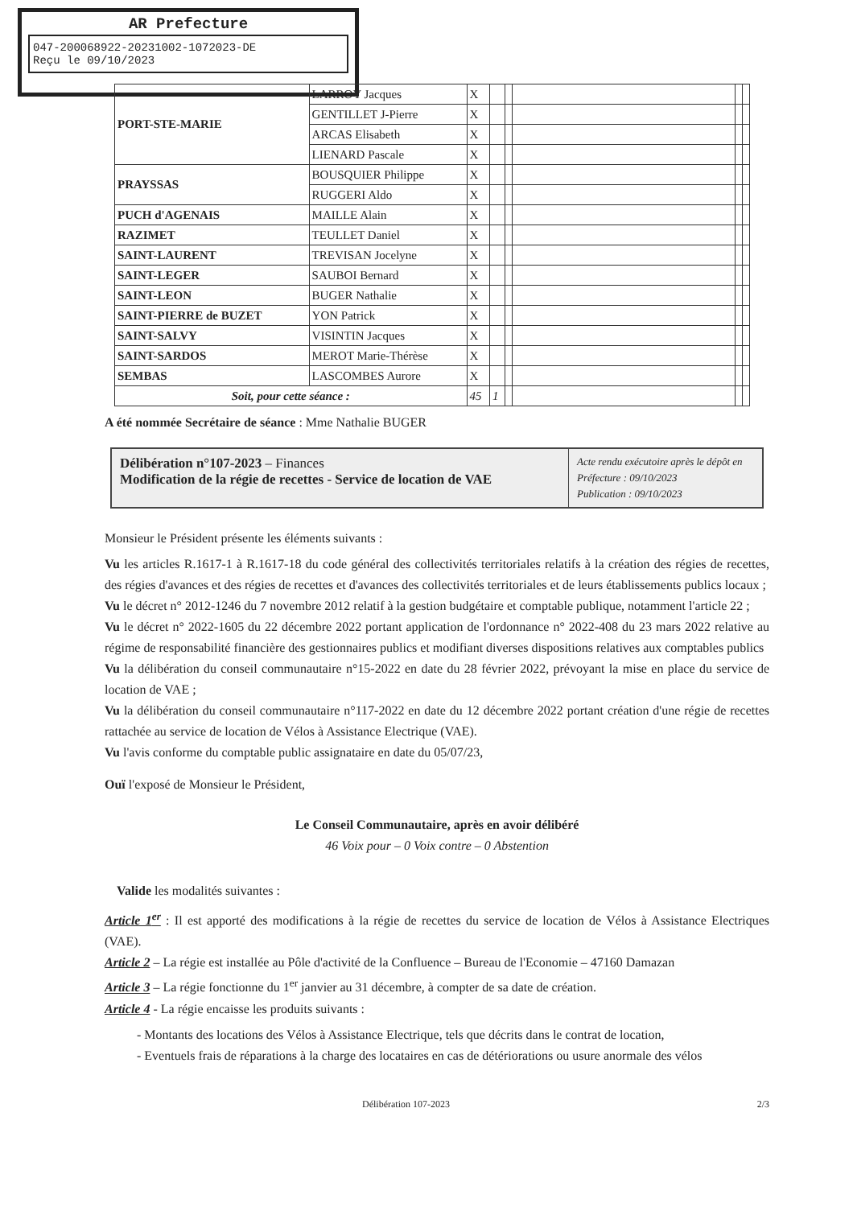AR Prefecture
047-200068922-20231002-1072023-DE
Reçu le 09/10/2023
| PORT-STE-MARIE | LARROY Jacques | X | | | | | |
| | GENTILLET J-Pierre | X | | | | | |
| | ARCAS Elisabeth | X | | | | | |
| | LIENARD Pascale | X | | | | | |
| PRAYSSAS | BOUSQUIER Philippe | X | | | | | |
| | RUGGERI Aldo | X | | | | | |
| PUCH d'AGENAIS | MAILLE Alain | X | | | | | |
| RAZIMET | TEULLET Daniel | X | | | | | |
| SAINT-LAURENT | TREVISAN Jocelyne | X | | | | | |
| SAINT-LEGER | SAUBOI Bernard | X | | | | | |
| SAINT-LEON | BUGER Nathalie | X | | | | | |
| SAINT-PIERRE de BUZET | YON Patrick | X | | | | | |
| SAINT-SALVY | VISINTIN Jacques | X | | | | | |
| SAINT-SARDOS | MEROT Marie-Thérèse | X | | | | | |
| SEMBAS | LASCOMBES Aurore | X | | | | | |
| Soit, pour cette séance : | | 45 | 1 | | | | |
A été nommée Secrétaire de séance : Mme Nathalie BUGER
Délibération n°107-2023 – Finances
Modification de la régie de recettes - Service de location de VAE
Acte rendu exécutoire après le dépôt en Préfecture : 09/10/2023
Publication : 09/10/2023
Monsieur le Président présente les éléments suivants :
Vu les articles R.1617-1 à R.1617-18 du code général des collectivités territoriales relatifs à la création des régies de recettes, des régies d'avances et des régies de recettes et d'avances des collectivités territoriales et de leurs établissements publics locaux ;
Vu le décret n° 2012-1246 du 7 novembre 2012 relatif à la gestion budgétaire et comptable publique, notamment l'article 22 ;
Vu le décret n° 2022-1605 du 22 décembre 2022 portant application de l'ordonnance n° 2022-408 du 23 mars 2022 relative au régime de responsabilité financière des gestionnaires publics et modifiant diverses dispositions relatives aux comptables publics
Vu la délibération du conseil communautaire n°15-2022 en date du 28 février 2022, prévoyant la mise en place du service de location de VAE ;
Vu la délibération du conseil communautaire n°117-2022 en date du 12 décembre 2022 portant création d'une régie de recettes rattachée au service de location de Vélos à Assistance Electrique (VAE).
Vu l'avis conforme du comptable public assignataire en date du 05/07/23,
Ouï l'exposé de Monsieur le Président,
Le Conseil Communautaire, après en avoir délibéré
46 Voix pour – 0 Voix contre – 0 Abstention
Valide les modalités suivantes :
Article 1<sup>er</sup> : Il est apporté des modifications à la régie de recettes du service de location de Vélos à Assistance Electriques (VAE).
Article 2 – La régie est installée au Pôle d'activité de la Confluence – Bureau de l'Economie – 47160 Damazan
Article 3 – La régie fonctionne du 1<sup>er</sup> janvier au 31 décembre, à compter de sa date de création.
Article 4 - La régie encaisse les produits suivants :
- Montants des locations des Vélos à Assistance Electrique, tels que décrits dans le contrat de location,
- Eventuels frais de réparations à la charge des locataires en cas de détériorations ou usure anormale des vélos
Délibération 107-2023 2/3